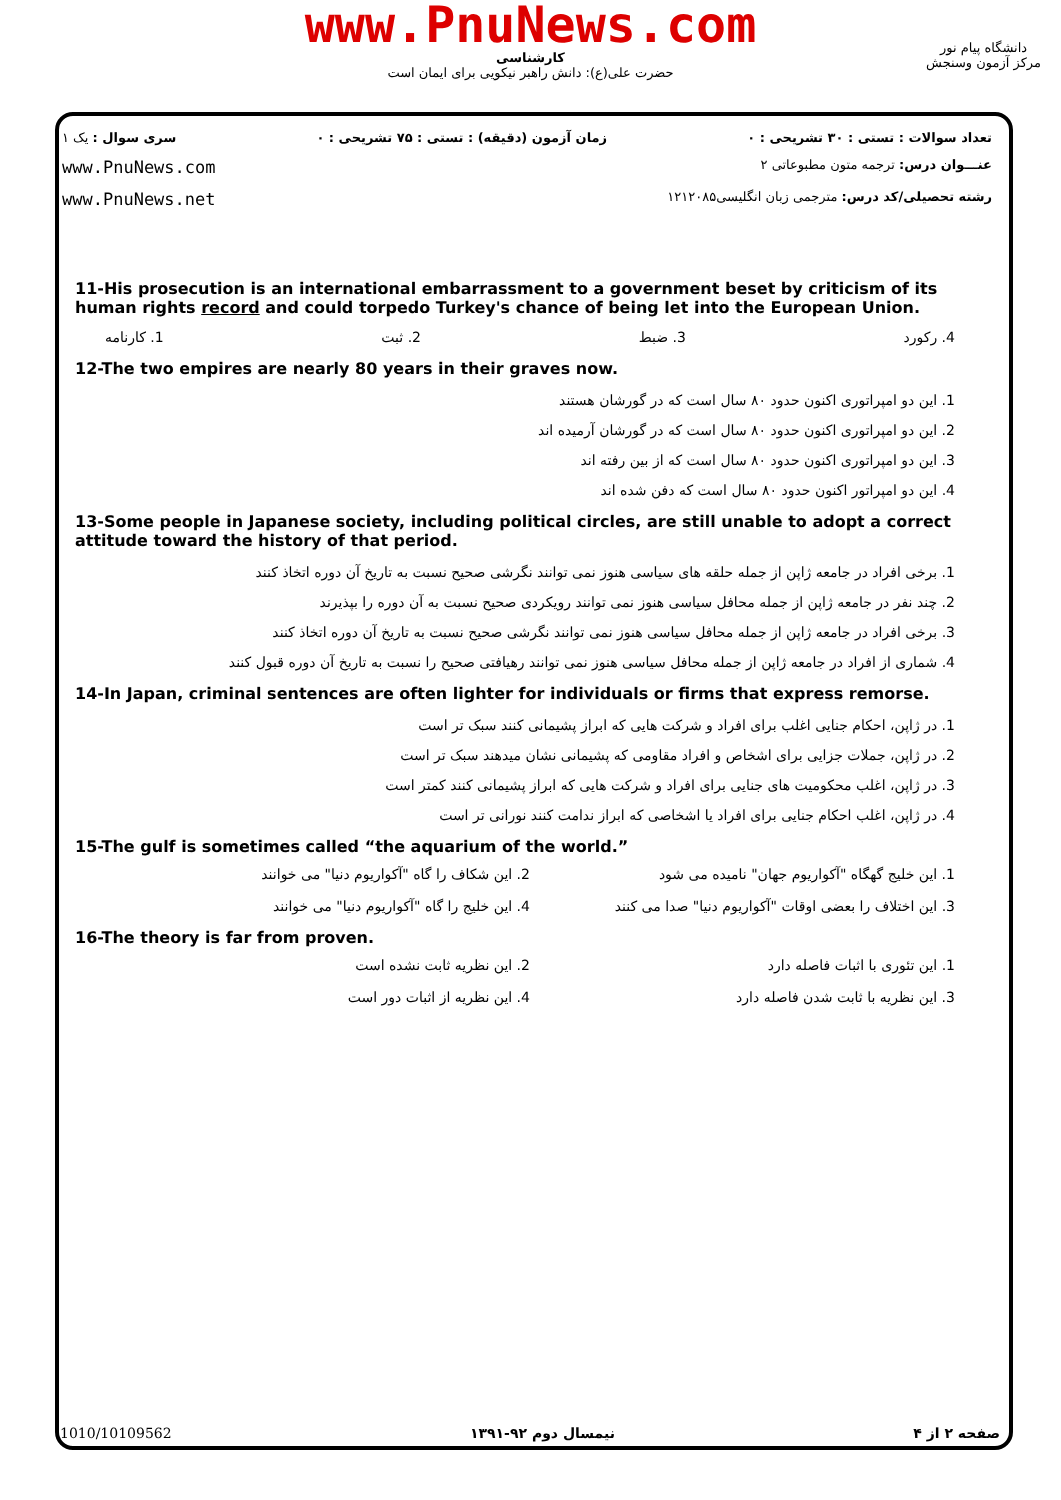www.PnuNews.com
کارشناسی
حضرت علی(ع): دانش راهبر نیکویی برای ایمان است
دانشگاه پیام نور
مرکز آزمون وسنجش
تعداد سوالات : تستی : ۳۰ تشریحی : ۰ زمان آزمون (دقیقه) : تستی : ۷۵ تشریحی : ۰ سری سوال : یک ۱
عنـــوان درس: ترجمه متون مطبوعاتی ۲ www.PnuNews.com
رشته تحصیلی/کد درس: مترجمی زبان انگلیسی۱۲۱۲۰۸۵ www.PnuNews.net
11-His prosecution is an international embarrassment to a government beset by criticism of its human rights record and could torpedo Turkey's chance of being let into the European Union.
4. رکورد 3. ضبط 2. ثبت 1. کارنامه
12-The two empires are nearly 80 years in their graves now.
1. این دو امپراتوری اکنون حدود ۸۰ سال است که در گورشان هستند
2. این دو امپراتوری اکنون حدود ۸۰ سال است که در گورشان آرمیده اند
3. این دو امپراتوری اکنون حدود ۸۰ سال است که از بین رفته اند
4. این دو امپراتور اکنون حدود ۸۰ سال است که دفن شده اند
13-Some people in Japanese society, including political circles, are still unable to adopt a correct attitude toward the history of that period.
1. برخی افراد در جامعه ژاپن از جمله حلقه های سیاسی هنوز نمی توانند نگرشی صحیح نسبت به تاریخ آن دوره اتخاذ کنند
2. چند نفر در جامعه ژاپن از جمله محافل سیاسی هنوز نمی توانند رویکردی صحیح نسبت به آن دوره را بپذیرند
3. برخی افراد در جامعه ژاپن از جمله محافل سیاسی هنوز نمی توانند نگرشی صحیح نسبت به تاریخ آن دوره اتخاذ کنند
4. شماری از افراد در جامعه ژاپن از جمله محافل سیاسی هنوز نمی توانند رهیافتی صحیح را نسبت به تاریخ آن دوره قبول کنند
14-In Japan, criminal sentences are often lighter for individuals or firms that express remorse.
1. در ژاپن، احکام جنایی اغلب برای افراد و شرکت هایی که ابراز پشیمانی کنند سبک تر است
2. در ژاپن، جملات جزایی برای اشخاص و افراد مقاومی که پشیمانی نشان میدهند سبک تر است
3. در ژاپن، اغلب محکومیت های جنایی برای افراد و شرکت هایی که ابراز پشیمانی کنند کمتر است
4. در ژاپن، اغلب احکام جنایی برای افراد یا اشخاصی که ابراز ندامت کنند نورانی تر است
15-The gulf is sometimes called “the aquarium of the world.”
1. این خلیج گهگاه "آکواریوم جهان" نامیده می شود 2. این شکاف را گاه "آکواریوم دنیا" می خوانند 3. این اختلاف را بعضی اوقات "آکواریوم دنیا" صدا می کنند 4. این خلیج را گاه "آکواریوم دنیا" می خوانند
16-The theory is far from proven.
1. این تئوری با اثبات فاصله دارد 2. این نظریه ثابت نشده است 3. این نظریه با ثابت شدن فاصله دارد 4. این نظریه از اثبات دور است
صفحه ۲ از ۴ نیمسال دوم ۹۲-۱۳۹۱ 1010/10109562